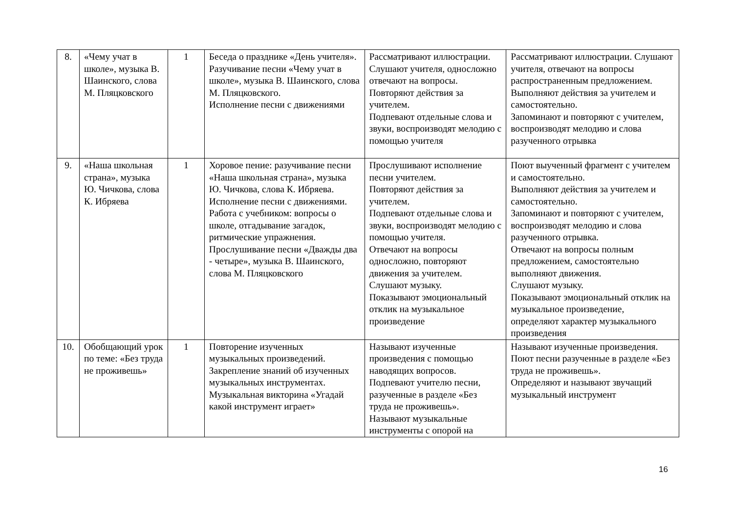| 8. | «Чему учат в школе», музыка В. Шаинского, слова М. Пляцковского | 1 | Беседа о празднике «День учителя». Разучивание песни «Чему учат в школе», музыка В. Шаинского, слова М. Пляцковского. Исполнение песни с движениями | Рассматривают иллюстрации. Слушают учителя, односложно отвечают на вопросы. Повторяют действия за учителем. Подпевают отдельные слова и звуки, воспроизводят мелодию с помощью учителя | Рассматривают иллюстрации. Слушают учителя, отвечают на вопросы распространенным предложением. Выполняют действия за учителем и самостоятельно. Запоминают и повторяют с учителем, воспроизводят мелодию и слова разученного отрывка |
| 9. | «Наша школьная страна», музыка Ю. Чичкова, слова К. Ибряева | 1 | Хоровое пение: разучивание песни «Наша школьная страна», музыка Ю. Чичкова, слова К. Ибряева. Исполнение песни с движениями. Работа с учебником: вопросы о школе, отгадывание загадок, ритмические упражнения. Прослушивание песни «Дважды два - четыре», музыка В. Шаинского, слова М. Пляцковского | Прослушивают исполнение песни учителем. Повторяют действия за учителем. Подпевают отдельные слова и звуки, воспроизводят мелодию с помощью учителя. Отвечают на вопросы односложно, повторяют движения за учителем. Слушают музыку. Показывают эмоциональный отклик на музыкальное произведение | Поют выученный фрагмент с учителем и самостоятельно. Выполняют действия за учителем и самостоятельно. Запоминают и повторяют с учителем, воспроизводят мелодию и слова разученного отрывка. Отвечают на вопросы полным предложением, самостоятельно выполняют движения. Слушают музыку. Показывают эмоциональный отклик на музыкальное произведение, определяют характер музыкального произведения |
| 10. | Обобщающий урок по теме: «Без труда не проживешь» | 1 | Повторение изученных музыкальных произведений. Закрепление знаний об изученных музыкальных инструментах. Музыкальная викторина «Угадай какой инструмент играет» | Называют изученные произведения с помощью наводящих вопросов. Подпевают учителю песни, разученные в разделе «Без труда не проживешь». Называют музыкальные инструменты с опорой на | Называют изученные произведения. Поют песни разученные в разделе «Без труда не проживешь». Определяют и называют звучащий музыкальный инструмент |
16